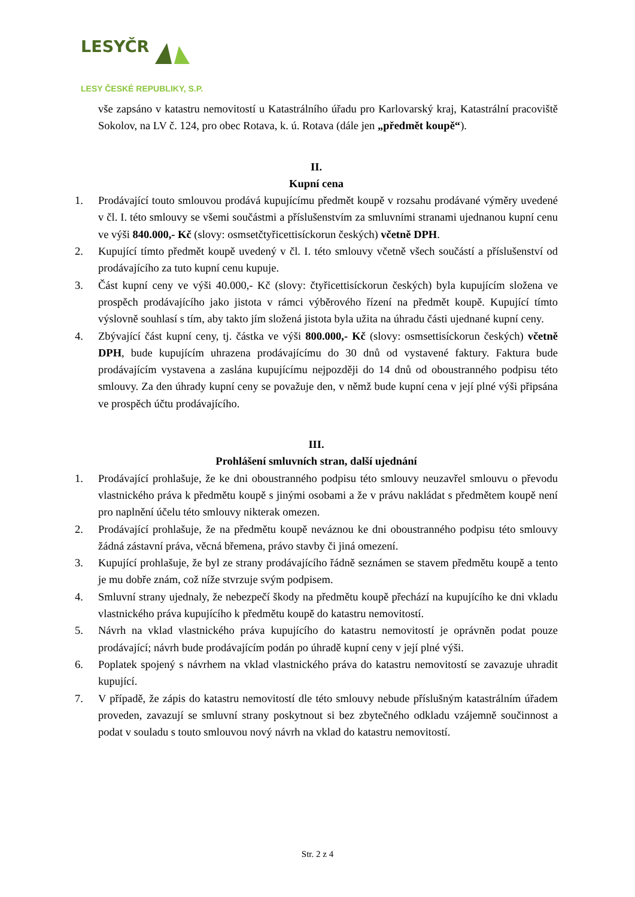LESYČR
LESY ČESKÉ REPUBLIKY, S.P.
vše zapsáno v katastru nemovitostí u Katastrálního úřadu pro Karlovarský kraj, Katastrální pracoviště Sokolov, na LV č. 124, pro obec Rotava, k. ú. Rotava (dále jen „předmět koupě“).
II.
Kupní cena
1. Prodávající touto smlouvou prodává kupujícímu předmět koupě v rozsahu prodávané výměry uvedené v čl. I. této smlouvy se všemi součástmi a příslušenstvím za smluvními stranami ujednanou kupní cenu ve výši 840.000,- Kč (slovy: osmsetčtyřicettisíckorun českých) včetně DPH.
2. Kupující tímto předmět koupě uvedený v čl. I. této smlouvy včetně všech součástí a příslušenství od prodávajícího za tuto kupní cenu kupuje.
3. Část kupní ceny ve výši 40.000,- Kč (slovy: čtyřicettisíckorun českých) byla kupujícím složena ve prospěch prodávajícího jako jistota v rámci výběrového řízení na předmět koupě. Kupující tímto výslovně souhlasí s tím, aby takto jím složená jistota byla užita na úhradu části ujednané kupní ceny.
4. Zbývající část kupní ceny, tj. částka ve výši 800.000,- Kč (slovy: osmsettisíckorun českých) včetně DPH, bude kupujícím uhrazena prodávajícímu do 30 dnů od vystavené faktury. Faktura bude prodávajícím vystavena a zaslána kupujícímu nejpozději do 14 dnů od oboustranného podpisu této smlouvy. Za den úhrady kupní ceny se považuje den, v němž bude kupní cena v její plné výši připsána ve prospěch účtu prodávajícího.
III.
Prohlášení smluvních stran, další ujednání
1. Prodávající prohlašuje, že ke dni oboustranného podpisu této smlouvy neuzavřel smlouvu o převodu vlastnického práva k předmětu koupě s jinými osobami a že v právu nakládat s předmětem koupě není pro naplnění účelu této smlouvy nikterak omezen.
2. Prodávající prohlašuje, že na předmětu koupě neváznou ke dni oboustranného podpisu této smlouvy žádná zástavní práva, věcná břemena, právo stavby či jiná omezení.
3. Kupující prohlašuje, že byl ze strany prodávajícího řádně seznámen se stavem předmětu koupě a tento je mu dobře znám, což níže stvrzuje svým podpisem.
4. Smluvní strany ujednaly, že nebezpečí škody na předmětu koupě přechází na kupujícího ke dni vkladu vlastnického práva kupujícího k předmětu koupě do katastru nemovitostí.
5. Návrh na vklad vlastnického práva kupujícího do katastru nemovitostí je oprávněn podat pouze prodávající; návrh bude prodávajícím podán po úhradě kupní ceny v její plné výši.
6. Poplatek spojený s návrhem na vklad vlastnického práva do katastru nemovitostí se zavazuje uhradit kupující.
7. V případě, že zápis do katastru nemovitostí dle této smlouvy nebude příslušným katastrálním úřadem proveden, zavazují se smluvní strany poskytnout si bez zbytečného odkladu vzájemně součinnost a podat v souladu s touto smlouvou nový návrh na vklad do katastru nemovitostí.
Str. 2 z 4